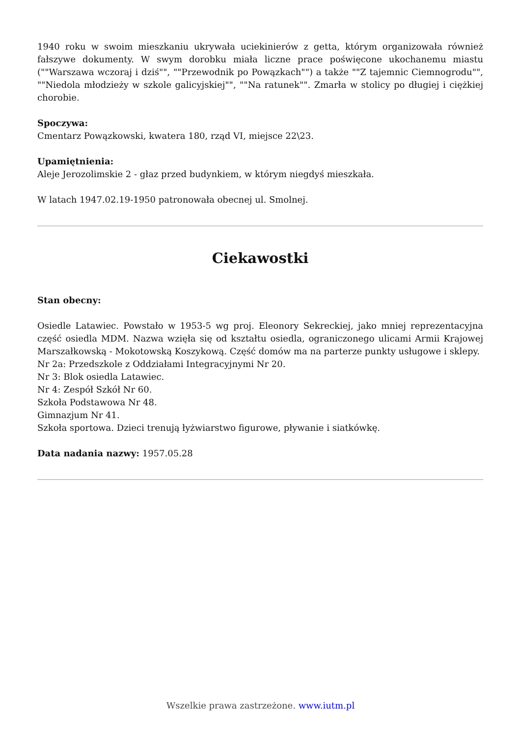1940 roku w swoim mieszkaniu ukrywała uciekinierów z getta, którym organizowała również fałszywe dokumenty. W swym dorobku miała liczne prace poświęcone ukochanemu miastu (""Warszawa wczoraj i dziś"", ""Przewodnik po Powązkach"") a także ""Z tajemnic Ciemnogrodu"", ""Niedola młodzieży w szkole galicyjskiej"", ""Na ratunek"". Zmarła w stolicy po długiej i ciężkiej chorobie.
Spoczywa:
Cmentarz Powązkowski, kwatera 180, rząd VI, miejsce 22\23.
Upamiętnienia:
Aleje Jerozolimskie 2 - głaz przed budynkiem, w którym niegdyś mieszkała.
W latach 1947.02.19-1950 patronowała obecnej ul. Smolnej.
Ciekawostki
Stan obecny:
Osiedle Latawiec. Powstało w 1953-5 wg proj. Eleonory Sekreckiej, jako mniej reprezentacyjna część osiedla MDM. Nazwa wzięła się od kształtu osiedla, ograniczonego ulicami Armii Krajowej Marszałkowską - Mokotowską Koszykową. Część domów ma na parterze punkty usługowe i sklepy.
Nr 2a: Przedszkole z Oddziałami Integracyjnymi Nr 20.
Nr 3: Blok osiedla Latawiec.
Nr 4: Zespół Szkół Nr 60.
Szkoła Podstawowa Nr 48.
Gimnazjum Nr 41.
Szkoła sportowa. Dzieci trenują łyżwiarstwo figurowe, pływanie i siatkówkę.
Data nadania nazwy: 1957.05.28
Wszelkie prawa zastrzeżone. www.iutm.pl